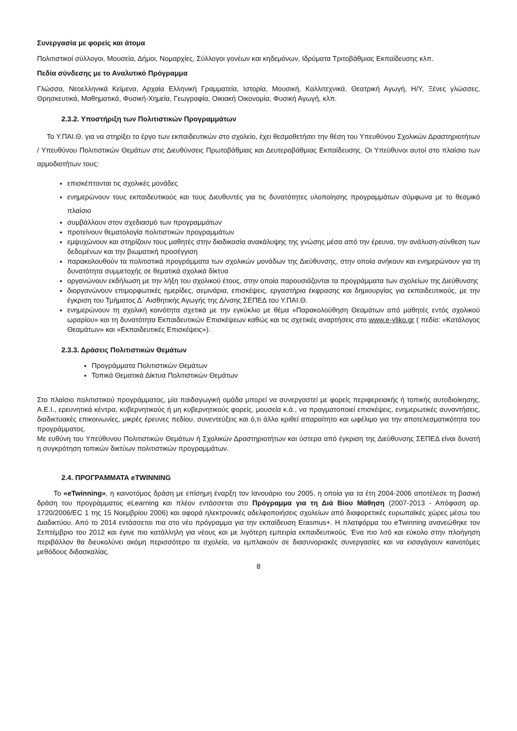Συνεργασία με φορείς και άτομα
Πολιτιστικοί σύλλογοι, Μουσεία, Δήμοι, Νομαρχίες, Σύλλογοι γονέων και κηδεμόνων, Ιδρύματα Τριτοβάθμιας Εκπαίδευσης κλπ.
Πεδία σύνδεσης με το Αναλυτικό Πρόγραμμα
Γλώσσα, Νεοελληνικά Κείμενα, Αρχαία Ελληνική Γραμματεία, Ιστορία, Μουσική, Καλλιτεχνικά, Θεατρική Αγωγή, Η/Υ, Ξένες γλώσσες, Θρησκευτικά, Μαθηματικά, Φυσική-Χημεία, Γεωγραφία, Οικιακή Οικονομία, Φυσική Αγωγή, κλπ.
2.3.2. Υποστήριξη των Πολιτιστικών Προγραμμάτων
Το Υ.ΠΑΙ.Θ. για να στηρίξει το έργο των εκπαιδευτικών στο σχολείο, έχει θεσμοθετήσει την θέση του Υπευθύνου Σχολικών Δραστηριοτήτων / Υπευθύνου Πολιτιστικών Θεμάτων στις Διευθύνσεις Πρωτοβάθμιας και Δευτεροβάθμιας Εκπαίδευσης. Οι Υπεύθυνοι αυτοί στο πλαίσιο των αρμοδιοτήτων τους:
επισκέπτονται τις σχολικές μονάδες
ενημερώνουν τους εκπαιδευτικούς και τους Διευθυντές για τις δυνατότητες υλοποίησης προγραμμάτων σύμφωνα με το θεσμικό πλαίσιο
συμβάλλουν στον σχεδιασμό των προγραμμάτων
προτείνουν θεματολογία πολιτιστικών προγραμμάτων
εμψυχώνουν και στηρίζουν τους μαθητές στην διαδικασία ανακάλυψης της γνώσης μέσα από την έρευνα, την ανάλυση-σύνθεση των δεδομένων και την βιωματική προσέγγιση
παρακολουθούν τα πολιτιστικά προγράμματα των σχολικών μονάδων της Διεύθυνσης, στην οποία ανήκουν και ενημερώνουν για τη δυνατότητα συμμετοχής σε θεματικά σχολικά δίκτυα
οργανώνουν εκδήλωση με την λήξη του σχολικού έτους, στην οποία παρουσιάζονται τα προγράμματα των σχολείων της Διεύθυνσης
διοργανώνουν επιμορφωτικές ημερίδες, σεμινάρια, επισκέψεις, εργαστήρια έκφρασης και δημιουργίας για εκπαιδευτικούς, με την έγκριση του Τμήματος Δ΄ Αισθητικής Αγωγής της Δ/νσης ΣΕΠΕΔ του Υ.ΠΑΙ.Θ.
ενημερώνουν τη σχολική κοινότητα σχετικά με την εγκύκλιο με θέμα «Παρακολούθηση Θεαμάτων από μαθητές εντός σχολικού ωραρίου» και τη δυνατότητα Εκπαιδευτικών Επισκέψεων καθώς και τις σχετικές αναρτήσεις στο www.e-yliko.gr ( πεδία: «Κατάλογος Θεαμάτων» και «Εκπαιδευτικές Επισκέψεις»).
2.3.3. Δράσεις Πολιτιστικών Θεμάτων
Προγράμματα Πολιτιστικών Θεμάτων
Τοπικά Θεματικά Δίκτυα Πολιτιστικών Θεμάτων
Στο πλαίσιο πολιτιστικού προγράμματος, μία παιδαγωγική ομάδα μπορεί να συνεργαστεί με φορείς περιφερειακής ή τοπικής αυτοδιοίκησης, Α.Ε.Ι., ερευνητικά κέντρα, κυβερνητικούς ή μη κυβερνητικούς φορείς, μουσεία κ.ά., να πραγματοποιεί επισκέψεις, ενημερωτικές συναντήσεις, διαδικτυακές επικοινωνίες, μικρές έρευνες πεδίου, συνεντεύξεις και ό,τι άλλο κριθεί απαραίτητο και ωφέλιμο για την αποτελεσματικότητα του προγράμματος.
Με ευθύνη του Υπεύθυνου Πολιτιστικών Θεμάτων ή Σχολικών Δραστηριοτήτων και ύστερα από έγκριση της Διεύθυνσης ΣΕΠΕΔ είναι δυνατή η συγκρότηση τοπικών δικτύων πολιτιστικών προγραμμάτων.
2.4. ΠΡΟΓΡΑΜΜΑΤΑ eTWINNING
Το «eTwinning», η καινοτόμος δράση με επίσημη έναρξη τον Ιανουάριο του 2005, η οποία για τα έτη 2004-2006 αποτέλεσε τη βασική δράση του προγράμματος eLearning και πλέον εντάσσεται στο Πρόγραμμα για τη Διά Βίου Μάθηση (2007-2013 - Απόφαση αρ. 1720/2006/EC 1 της 15 Νοεμβρίου 2006) και αφορά ηλεκτρονικές αδελφοποιήσεις σχολείων από διαφορετικές ευρωπαϊκές χώρες μέσω του Διαδικτύου. Από το 2014 εντάσσεται πια στο νέο πρόγραμμα για την εκπαίδευση Erasmus+. Η πλατφόρμα του eTwinning ανανεώθηκε τον Σεπτέμβριο του 2012 και έγινε πιο κατάλληλη για νέους και με λιγότερη εμπειρία εκπαιδευτικούς. Ένα πιο λιτό και εύκολο στην πλοήγηση περιβάλλον θα διευκολύνει ακόμη περισσότερο τα σχολεία, να εμπλακούν σε διασυνοριακές συνεργασίες και να εισαγάγουν καινοτόμες μεθόδους διδασκαλίας.
8